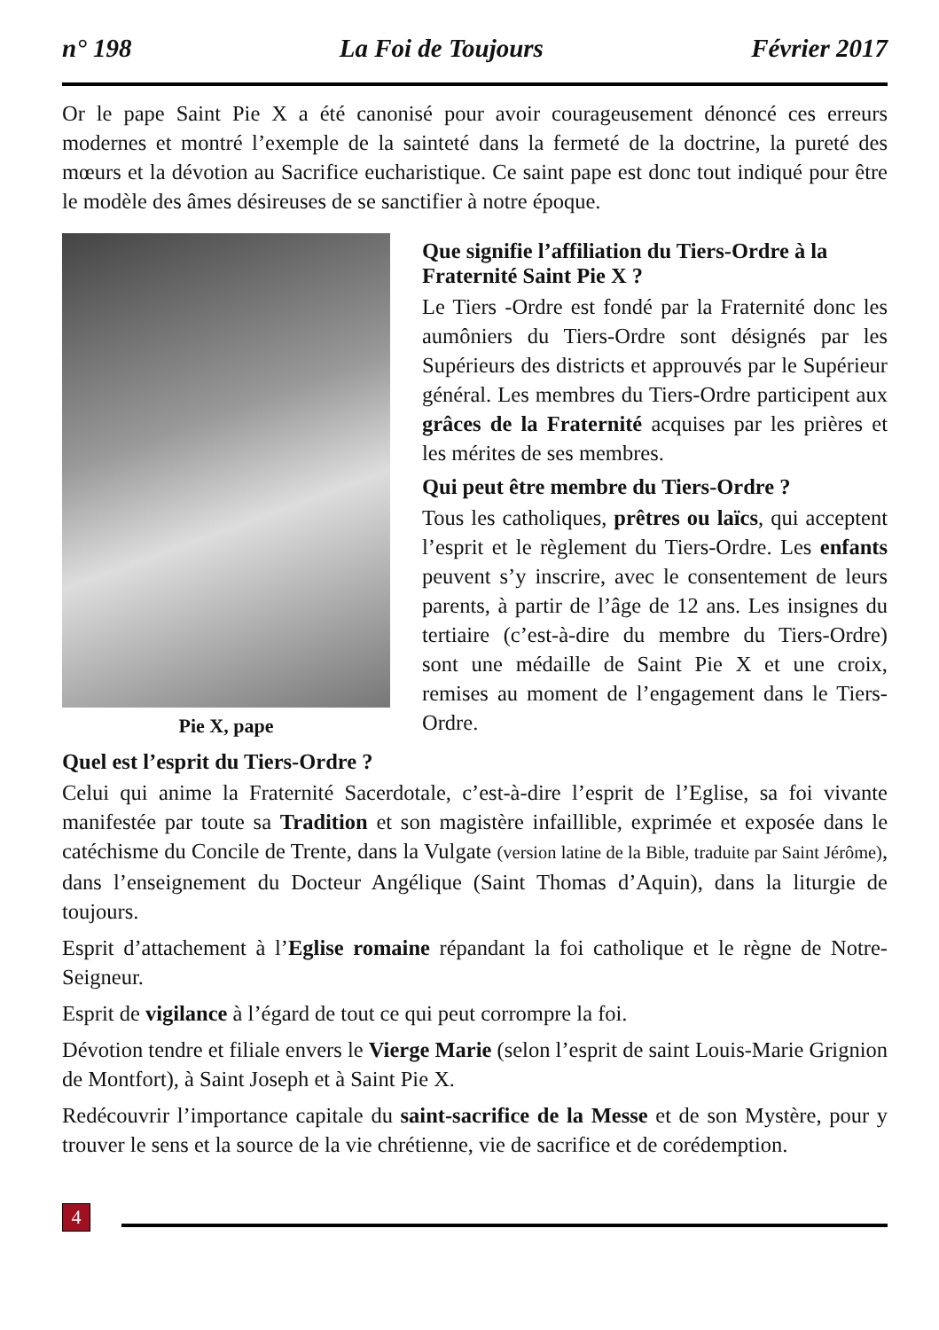n° 198 La Foi de Toujours Février 2017
Or le pape Saint Pie X a été canonisé pour avoir courageusement dénoncé ces erreurs modernes et montré l’exemple de la sainteté dans la fermeté de la doctrine, la pureté des mœurs et la dévotion au Sacrifice eucharistique. Ce saint pape est donc tout indiqué pour être le modèle des âmes désireuses de se sanctifier à notre époque.
Pie X, pape Que signifie l’affiliation du Tiers-Ordre à la Fraternité Saint Pie X ?
Le Tiers -Ordre est fondé par la Fraternité donc les aumôniers du Tiers-Ordre sont désignés par les Supérieurs des districts et approuvés par le Supérieur général. Les membres du Tiers-Ordre participent aux grâces de la Fraternité acquises par les prières et les mérites de ses membres.
Qui peut être membre du Tiers-Ordre ?
Tous les catholiques, prêtres ou laïcs, qui acceptent l’esprit et le règlement du Tiers-Ordre. Les enfants peuvent s’y inscrire, avec le consentement de leurs parents, à partir de l’âge de 12 ans. Les insignes du tertiaire (c’est-à-dire du membre du Tiers-Ordre) sont une médaille de Saint Pie X et une croix, remises au moment de l’engagement dans le Tiers-Ordre.
Quel est l’esprit du Tiers-Ordre ?
Celui qui anime la Fraternité Sacerdotale, c’est-à-dire l’esprit de l’Eglise, sa foi vivante manifestée par toute sa Tradition et son magistère infaillible, exprimée et exposée dans le catéchisme du Concile de Trente, dans la Vulgate (version latine de la Bible, traduite par Saint Jérôme), dans l’enseignement du Docteur Angélique (Saint Thomas d’Aquin), dans la liturgie de toujours.
Esprit d’attachement à l’Eglise romaine répandant la foi catholique et le règne de Notre-Seigneur.
Esprit de vigilance à l’égard de tout ce qui peut corrompre la foi.
Dévotion tendre et filiale envers le Vierge Marie (selon l’esprit de saint Louis-Marie Grignion de Montfort), à Saint Joseph et à Saint Pie X.
Redécouvrir l’importance capitale du saint-sacrifice de la Messe et de son Mystère, pour y trouver le sens et la source de la vie chrétienne, vie de sacrifice et de corédemption.
4